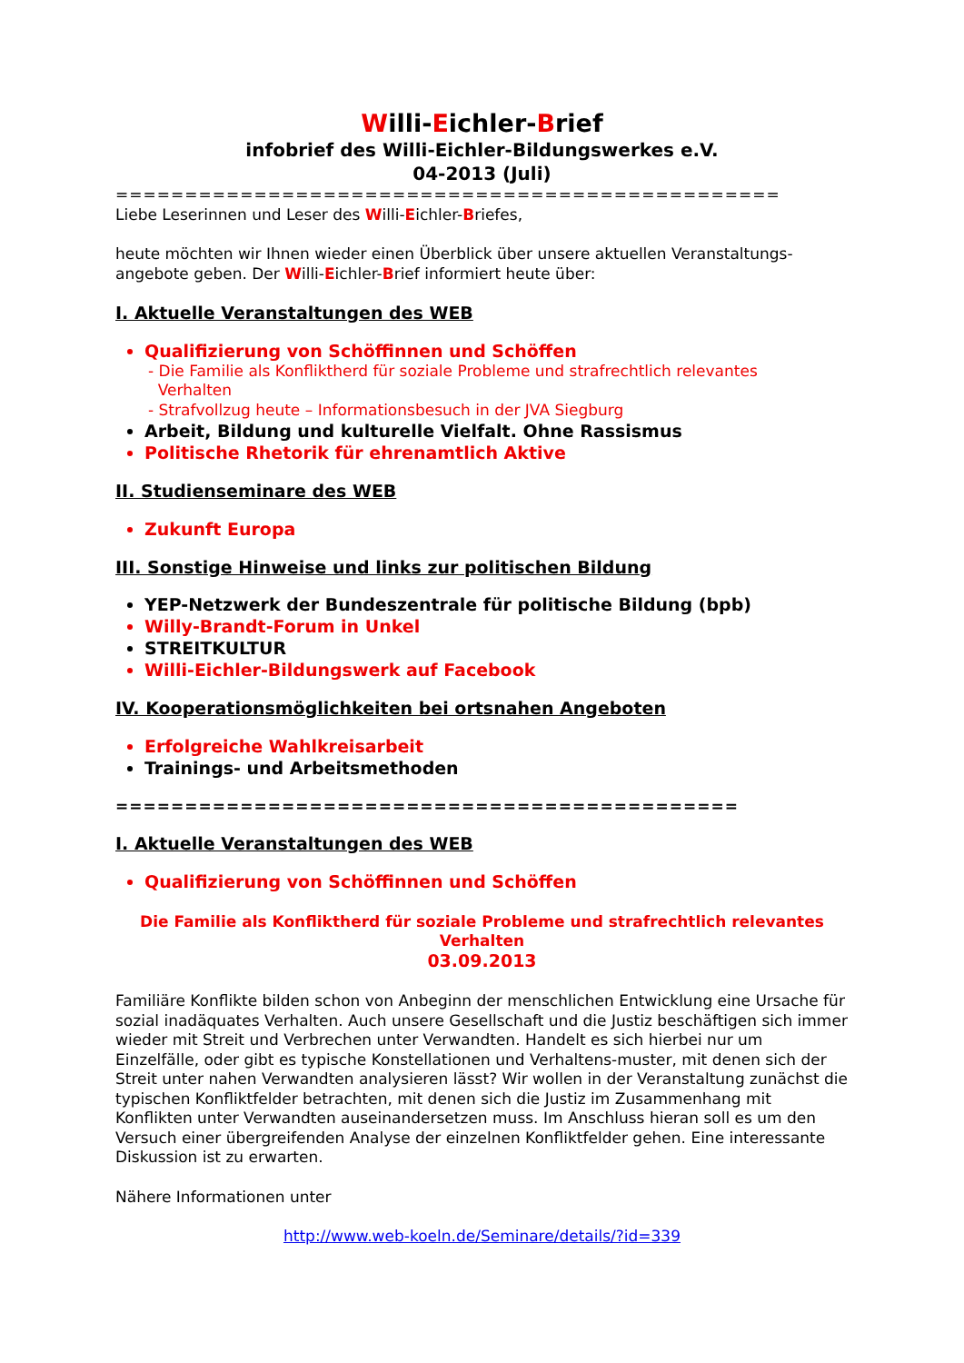Willi-Eichler-Brief
infobrief des Willi-Eichler-Bildungswerkes e.V.
04-2013 (Juli)
================================================
Liebe Leserinnen und Leser des Willi-Eichler-Briefes,
heute möchten wir Ihnen wieder einen Überblick über unsere aktuellen Veranstaltungs-angebote geben. Der Willi-Eichler-Brief informiert heute über:
I. Aktuelle Veranstaltungen des WEB
Qualifizierung von Schöffinnen und Schöffen
- Die Familie als Konfliktherd für soziale Probleme und strafrechtlich relevantes
Verhalten
- Strafvollzug heute – Informationsbesuch in der JVA Siegburg
Arbeit, Bildung und kulturelle Vielfalt. Ohne Rassismus
Politische Rhetorik für ehrenamtlich Aktive
II. Studienseminare des WEB
Zukunft Europa
III. Sonstige Hinweise und links zur politischen Bildung
YEP-Netzwerk der Bundeszentrale für politische Bildung (bpb)
Willy-Brandt-Forum in Unkel
STREITKULTUR
Willi-Eichler-Bildungswerk auf Facebook
IV. Kooperationsmöglichkeiten bei ortsnahen Angeboten
Erfolgreiche Wahlkreisarbeit
Trainings- und Arbeitsmethoden
=============================================
I. Aktuelle Veranstaltungen des WEB
Qualifizierung von Schöffinnen und Schöffen
Die Familie als Konfliktherd für soziale Probleme und strafrechtlich relevantes Verhalten
03.09.2013
Familiäre Konflikte bilden schon von Anbeginn der menschlichen Entwicklung eine Ursache für sozial inadäquates Verhalten. Auch unsere Gesellschaft und die Justiz beschäftigen sich immer wieder mit Streit und Verbrechen unter Verwandten. Handelt es sich hierbei nur um Einzelfälle, oder gibt es typische Konstellationen und Verhaltens-muster, mit denen sich der Streit unter nahen Verwandten analysieren lässt? Wir wollen in der Veranstaltung zunächst die typischen Konfliktfelder betrachten, mit denen sich die Justiz im Zusammenhang mit Konflikten unter Verwandten auseinandersetzen muss. Im Anschluss hieran soll es um den Versuch einer übergreifenden Analyse der einzelnen Konfliktfelder gehen. Eine interessante Diskussion ist zu erwarten.
Nähere Informationen unter
http://www.web-koeln.de/Seminare/details/?id=339